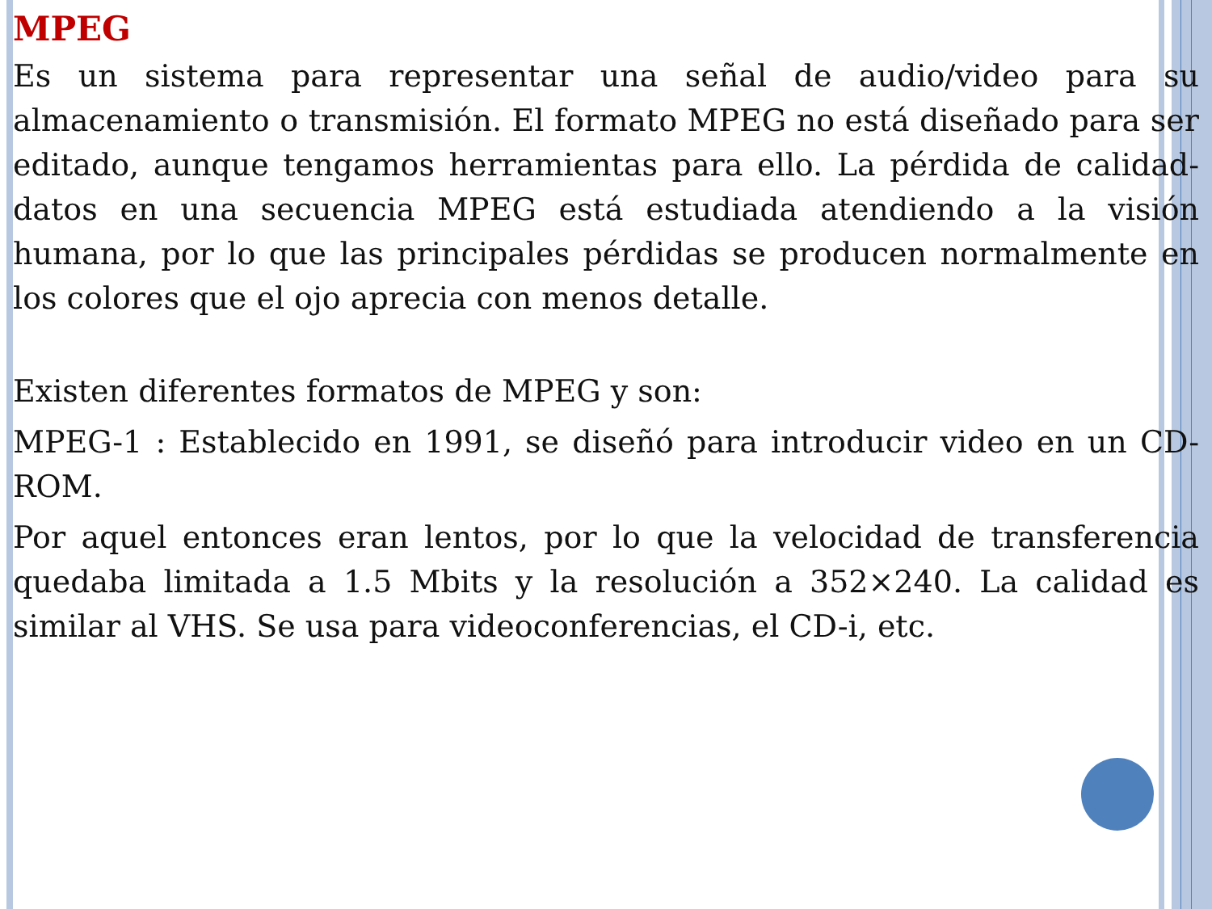MPEG
Es un sistema para representar una señal de audio/video para su almacenamiento o transmisión. El formato MPEG no está diseñado para ser editado, aunque tengamos herramientas para ello. La pérdida de calidad-datos en una secuencia MPEG está estudiada atendiendo a la visión humana, por lo que las principales pérdidas se producen normalmente en los colores que el ojo aprecia con menos detalle.
Existen diferentes formatos de MPEG y son:
MPEG-1 : Establecido en 1991, se diseñó para introducir video en un CD-ROM.
Por aquel entonces eran lentos, por lo que la velocidad de transferencia quedaba limitada a 1.5 Mbits y la resolución a 352×240. La calidad es similar al VHS. Se usa para videoconferencias, el CD-i, etc.